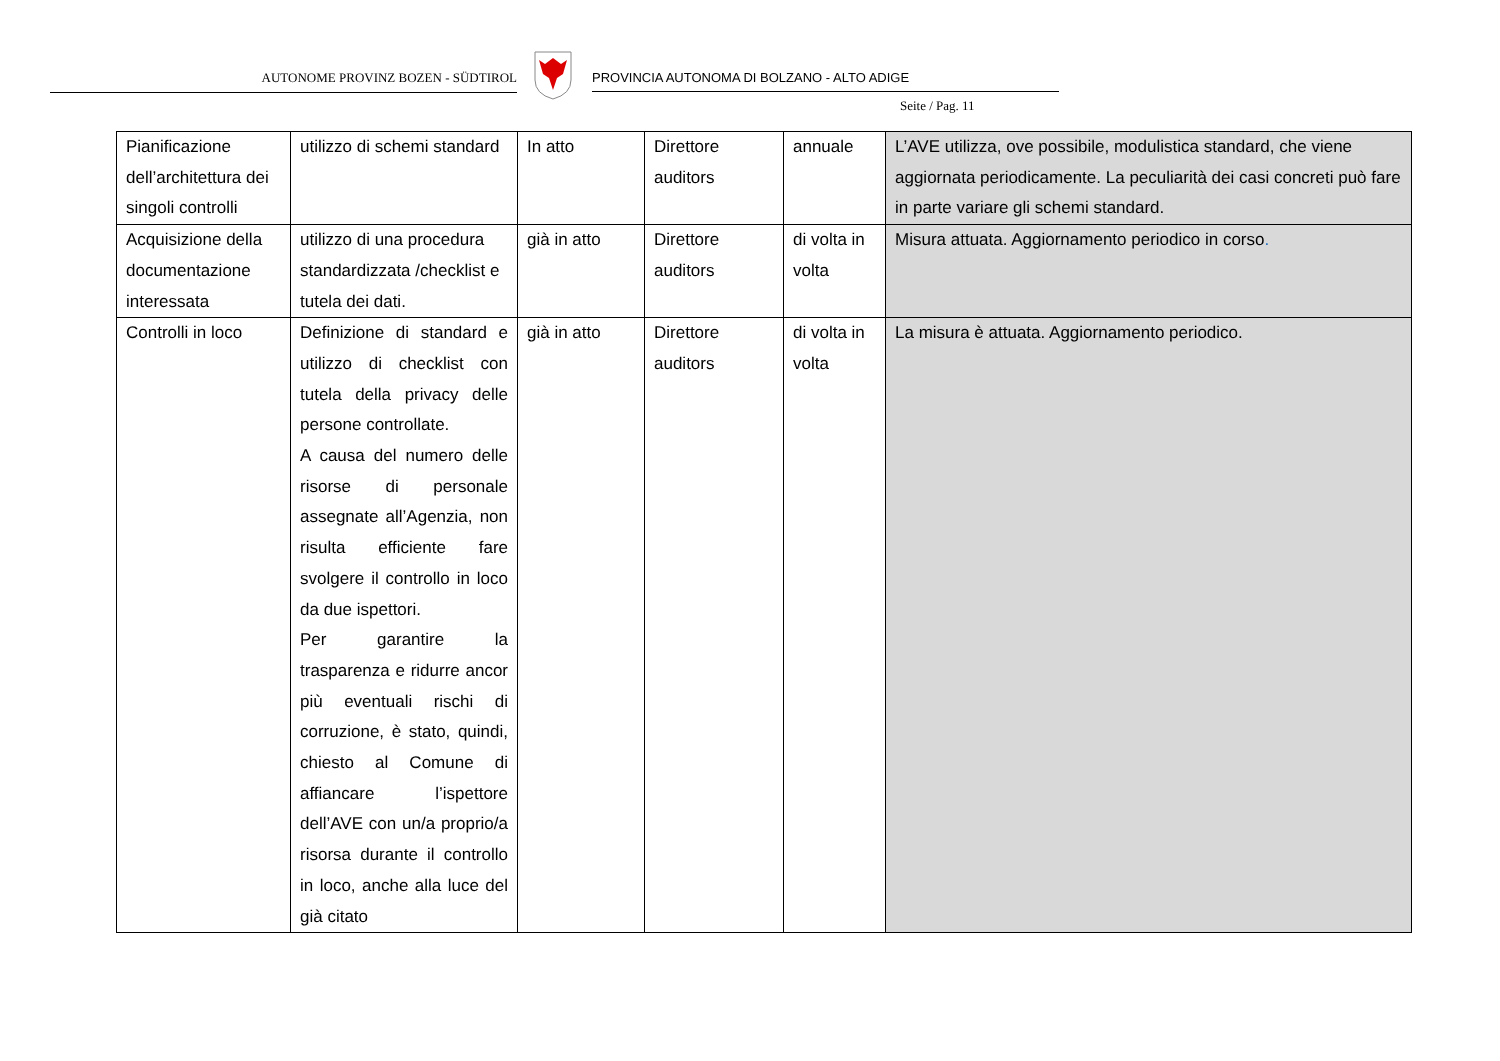AUTONOME PROVINZ BOZEN - SÜDTIROL PROVINCIA AUTONOMA DI BOLZANO - ALTO ADIGE
Seite / Pag. 11
| Pianificazione dell’architettura dei singoli controlli | utilizzo di schemi standard | In atto | Direttore auditors | annuale | L’AVE utilizza, ove possibile, modulistica standard, che viene aggiornata periodicamente. La peculiarità dei casi concreti può fare in parte variare gli schemi standard. |
| Acquisizione della documentazione interessata | utilizzo di una procedura standardizzata /checklist e tutela dei dati. | già in atto | Direttore auditors | di volta in volta | Misura attuata. Aggiornamento periodico in corso . |
| Controlli in loco | Definizione di standard e utilizzo di checklist con tutela della privacy delle persone controllate. A causa del numero delle risorse di personale assegnate all’Agenzia, non risulta efficiente fare svolgere il controllo in loco da due ispettori. Per garantire la trasparenza e ridurre ancor più eventuali rischi di corruzione, è stato, quindi, chiesto al Comune di affiancare l’ispettore dell’AVE con un/a proprio/a risorsa durante il controllo in loco, anche alla luce del già citato | già in atto | Direttore auditors | di volta in volta | La misura è attuata. Aggiornamento periodico. |